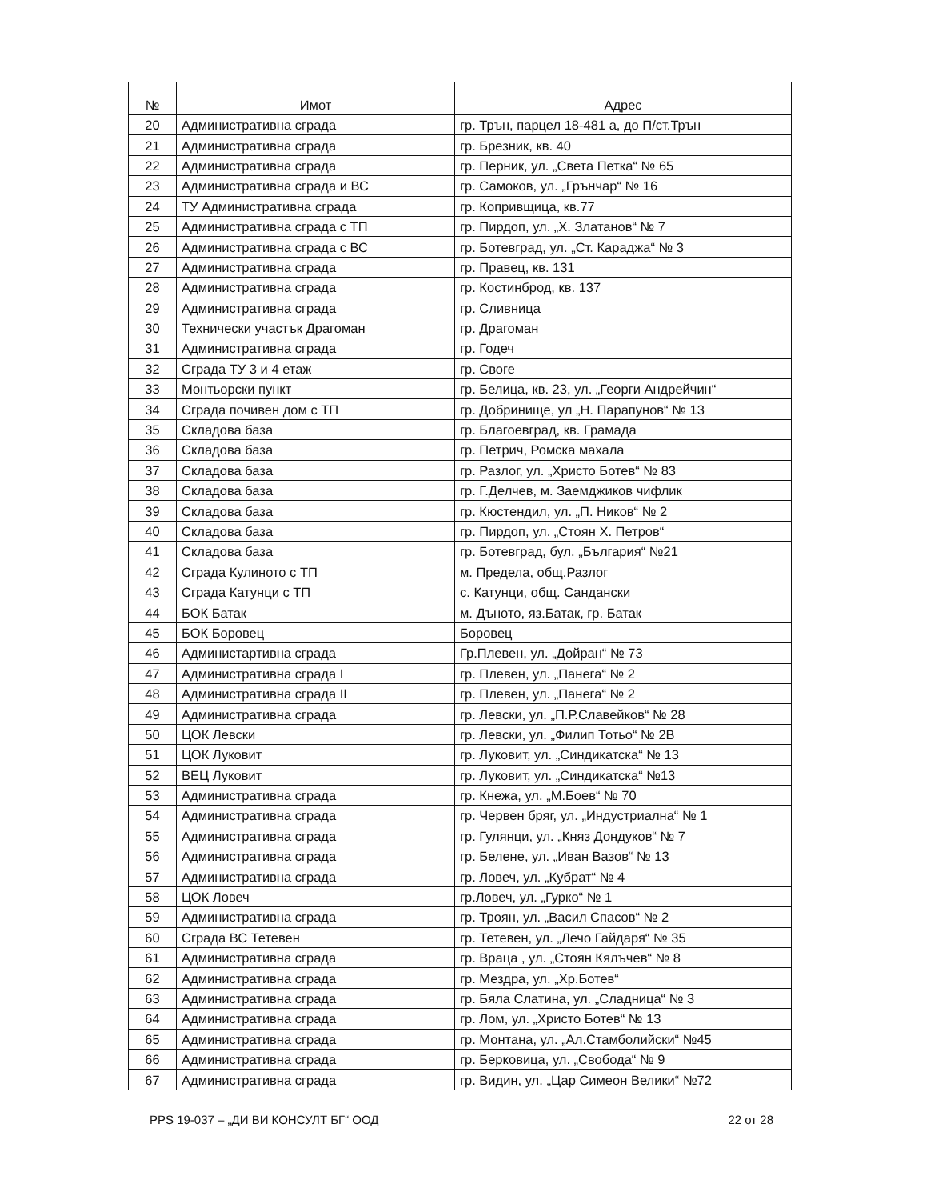| № | Имот | Адрес |
| --- | --- | --- |
| 20 | Административна сграда | гр. Трън, парцел 18-481 а, до П/ст.Трън |
| 21 | Административна сграда | гр. Брезник, кв. 40 |
| 22 | Административна сграда | гр. Перник, ул. „Света Петка“ № 65 |
| 23 | Административна сграда и ВС | гр. Самоков, ул. „Грънчар“ № 16 |
| 24 | ТУ Административна сграда | гр. Копривщица, кв.77 |
| 25 | Административна сграда с ТП | гр. Пирдоп, ул. „Х. Златанов“ № 7 |
| 26 | Административна сграда с ВС | гр. Ботевград, ул. „Ст. Караджа“ № 3 |
| 27 | Административна сграда | гр. Правец, кв. 131 |
| 28 | Административна сграда | гр. Костинброд, кв. 137 |
| 29 | Административна сграда | гр. Сливница |
| 30 | Технически участък Драгоман | гр. Драгоман |
| 31 | Административна сграда | гр. Годеч |
| 32 | Сграда ТУ 3 и 4 етаж | гр. Своге |
| 33 | Монтьорски пункт | гр. Белица, кв. 23, ул. „Георги Андрейчин“ |
| 34 | Сграда почивен дом с ТП | гр. Добринище, ул „Н. Парапунов“ № 13 |
| 35 | Складова база | гр. Благоевград, кв. Грамада |
| 36 | Складова база | гр. Петрич, Ромска махала |
| 37 | Складова база | гр. Разлог, ул. „Христо Ботев“ № 83 |
| 38 | Складова база | гр. Г.Делчев, м. Заемджиков чифлик |
| 39 | Складова база | гр. Кюстендил, ул. „П. Ников“ № 2 |
| 40 | Складова база | гр. Пирдоп, ул. „Стоян Х. Петров“ |
| 41 | Складова база | гр. Ботевград, бул. „България“ №21 |
| 42 | Сграда Кулиното с ТП | м. Предела, общ.Разлог |
| 43 | Сграда Катунци с ТП | с. Катунци, общ. Сандански |
| 44 | БОК Батак | м. Дъното, яз.Батак, гр. Батак |
| 45 | БОК Боровец | Боровец |
| 46 | Администартивна сграда | Гр.Плевен, ул. „Дойран“ № 73 |
| 47 | Административна сграда I | гр. Плевен, ул. „Панега“ № 2 |
| 48 | Административна сграда II | гр. Плевен, ул. „Панега“ № 2 |
| 49 | Административна сграда | гр. Левски, ул. „П.Р.Славейков“ № 28 |
| 50 | ЦОК Левски | гр. Левски, ул. „Филип Тотьо“ № 2В |
| 51 | ЦОК Луковит | гр. Луковит, ул. „Синдикатска“ № 13 |
| 52 | ВЕЦ Луковит | гр. Луковит, ул. „Синдикатска“ №13 |
| 53 | Административна сграда | гр. Кнежа, ул. „М.Боев“ № 70 |
| 54 | Административна сграда | гр. Червен бряг, ул. „Индустриална“ № 1 |
| 55 | Административна сграда | гр. Гулянци, ул. „Княз Дондуков“ № 7 |
| 56 | Административна сграда | гр. Белене, ул. „Иван Вазов“ № 13 |
| 57 | Административна сграда | гр. Ловеч, ул. „Кубрат“ № 4 |
| 58 | ЦОК Ловеч | гр.Ловеч, ул. „Гурко“ № 1 |
| 59 | Административна сграда | гр. Троян, ул. „Васил Спасов“ № 2 |
| 60 | Сграда ВС Тетевен | гр. Тетевен, ул. „Лечо Гайдаря“ № 35 |
| 61 | Административна сграда | гр. Враца , ул. „Стоян Кялъчев“ № 8 |
| 62 | Административна сграда | гр. Мездра, ул. „Хр.Ботев“ |
| 63 | Административна сграда | гр. Бяла Слатина, ул. „Сладница“ № 3 |
| 64 | Административна сграда | гр. Лом, ул. „Христо Ботев“ № 13 |
| 65 | Административна сграда | гр. Монтана, ул. „Ал.Стамболийски“ №45 |
| 66 | Административна сграда | гр. Берковица, ул. „Свобода“ № 9 |
| 67 | Административна сграда | гр. Видин, ул. „Цар Симеон Велики“ №72 |
PPS 19-037 – „ДИ ВИ КОНСУЛТ БГ“ ООД 22 от 28